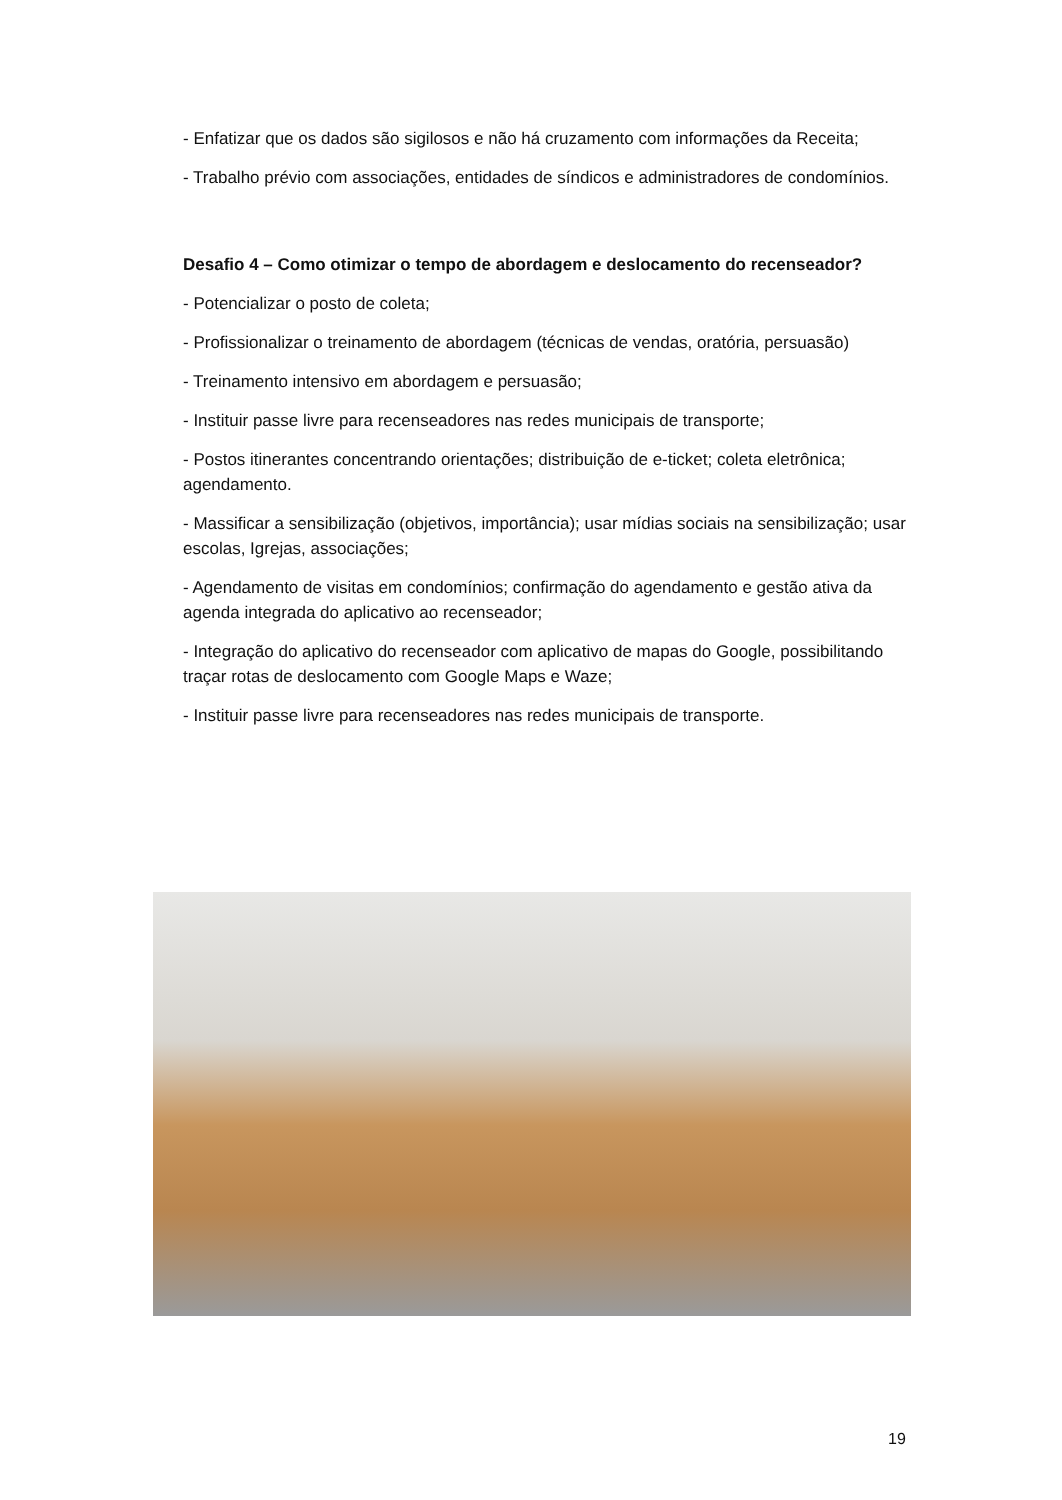- Enfatizar que os dados são sigilosos e não há cruzamento com informações da Receita;
- Trabalho prévio com associações, entidades de síndicos e administradores de condomínios.
Desafio 4 – Como otimizar o tempo de abordagem e deslocamento do recenseador?
- Potencializar o posto de coleta;
- Profissionalizar o treinamento de abordagem (técnicas de vendas, oratória, persuasão)
- Treinamento intensivo em abordagem e persuasão;
- Instituir passe livre para recenseadores nas redes municipais de transporte;
- Postos itinerantes concentrando orientações; distribuição de e-ticket; coleta eletrônica; agendamento.
- Massificar a sensibilização (objetivos, importância); usar mídias sociais na sensibilização; usar escolas, Igrejas, associações;
- Agendamento de visitas em condomínios; confirmação do agendamento e gestão ativa da agenda integrada do aplicativo ao recenseador;
- Integração do aplicativo do recenseador com aplicativo de mapas do Google, possibilitando traçar rotas de deslocamento com Google Maps e Waze;
- Instituir passe livre para recenseadores nas redes municipais de transporte.
19